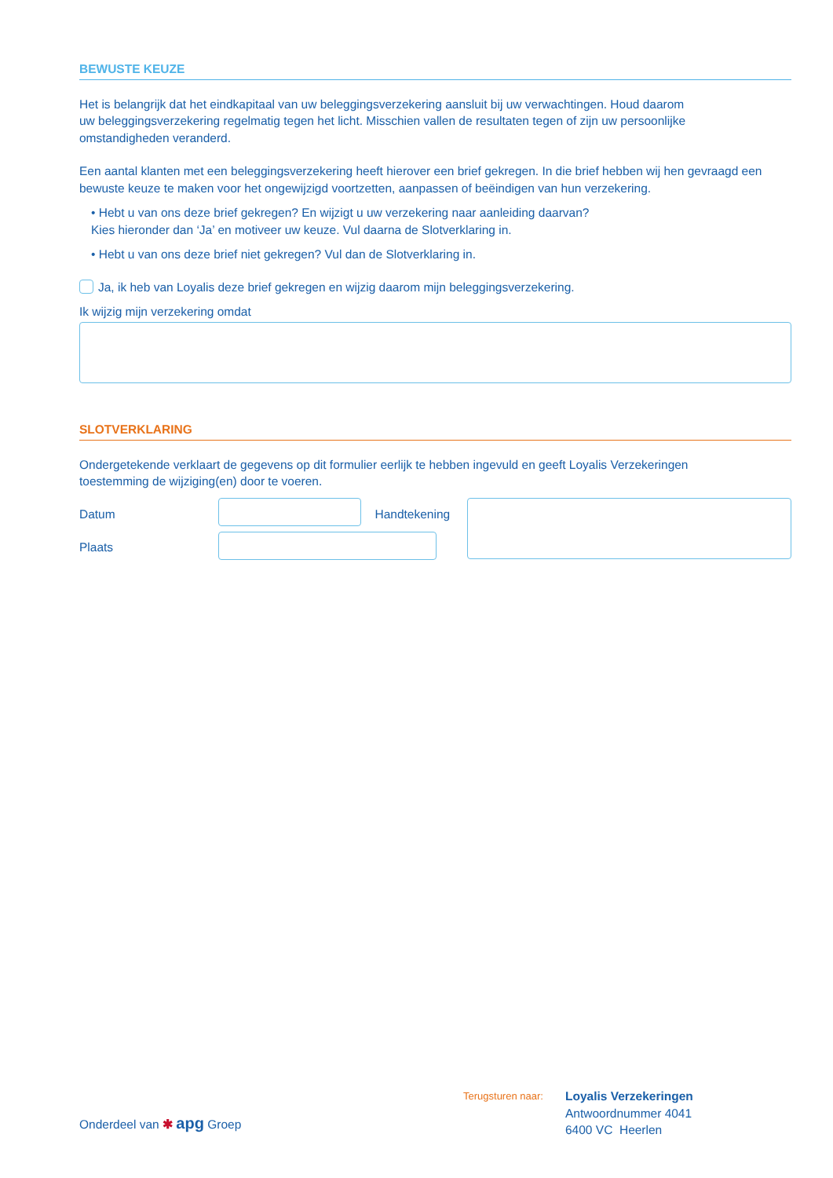BEWUSTE KEUZE
Het is belangrijk dat het eindkapitaal van uw beleggingsverzekering aansluit bij uw verwachtingen. Houd daarom
uw beleggingsverzekering regelmatig tegen het licht. Misschien vallen de resultaten tegen of zijn uw persoonlijke
omstandigheden veranderd.
Een aantal klanten met een beleggingsverzekering heeft hierover een brief gekregen. In die brief hebben wij hen gevraagd een bewuste keuze te maken voor het ongewijzigd voortzetten, aanpassen of beëindigen van hun verzekering.
• Hebt u van ons deze brief gekregen? En wijzigt u uw verzekering naar aanleiding daarvan?
Kies hieronder dan ‘Ja’ en motiveer uw keuze. Vul daarna de Slotverklaring in.
• Hebt u van ons deze brief niet gekregen? Vul dan de Slotverklaring in.
Ja, ik heb van Loyalis deze brief gekregen en wijzig daarom mijn beleggingsverzekering.
Ik wijzig mijn verzekering omdat
SLOTVERKLARING
Ondergetekende verklaart de gegevens op dit formulier eerlijk te hebben ingevuld en geeft Loyalis Verzekeringen
toestemming de wijziging(en) door te voeren.
Datum
Plaats
Handtekening
Onderdeel van ✱ apg Groep
Terugsturen naar:
Loyalis Verzekeringen
Antwoordnummer 4041
6400 VC Heerlen